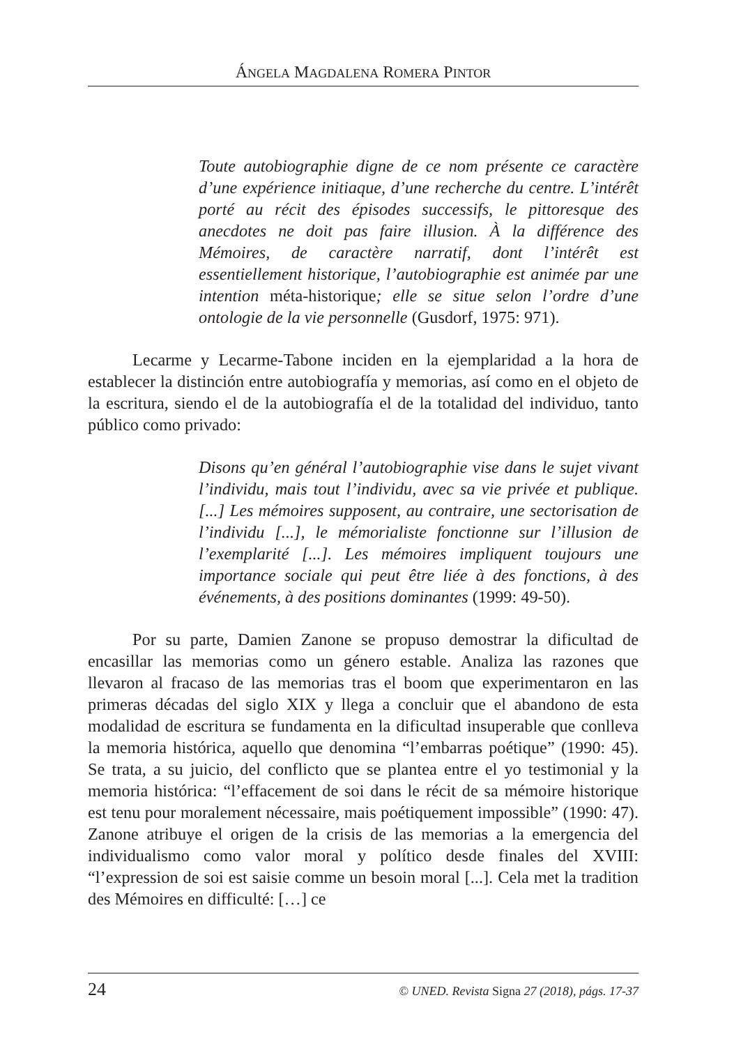ÁNGELA MAGDALENA ROMERA PINTOR
Toute autobiographie digne de ce nom présente ce caractère d’une expérience initiaque, d’une recherche du centre. L’intérêt porté au récit des épisodes successifs, le pittoresque des anecdotes ne doit pas faire illusion. À la différence des Mémoires, de caractère narratif, dont l’intérêt est essentiellement historique, l’autobiographie est animée par une intention méta-historique; elle se situe selon l’ordre d’une ontologie de la vie personnelle (Gusdorf, 1975: 971).
Lecarme y Lecarme-Tabone inciden en la ejemplaridad a la hora de establecer la distinción entre autobiografía y memorias, así como en el objeto de la escritura, siendo el de la autobiografía el de la totalidad del individuo, tanto público como privado:
Disons qu’en général l’autobiographie vise dans le sujet vivant l’individu, mais tout l’individu, avec sa vie privée et publique. [...] Les mémoires supposent, au contraire, une sectorisation de l’individu [...], le mémorialiste fonctionne sur l’illusion de l’exemplarité [...]. Les mémoires impliquent toujours une importance sociale qui peut être liée à des fonctions, à des événements, à des positions dominantes (1999: 49-50).
Por su parte, Damien Zanone se propuso demostrar la dificultad de encasillar las memorias como un género estable. Analiza las razones que llevaron al fracaso de las memorias tras el boom que experimentaron en las primeras décadas del siglo XIX y llega a concluir que el abandono de esta modalidad de escritura se fundamenta en la dificultad insuperable que conlleva la memoria histórica, aquello que denomina “l’embarras poétique” (1990: 45). Se trata, a su juicio, del conflicto que se plantea entre el yo testimonial y la memoria histórica: “l’effacement de soi dans le récit de sa mémoire historique est tenu pour moralement nécessaire, mais poétiquement impossible” (1990: 47). Zanone atribuye el origen de la crisis de las memorias a la emergencia del individualismo como valor moral y político desde finales del XVIII: “l’expression de soi est saisie comme un besoin moral [...]. Cela met la tradition des Mémoires en difficulté: […] ce
24 © UNED. Revista Signa 27 (2018), págs. 17-37